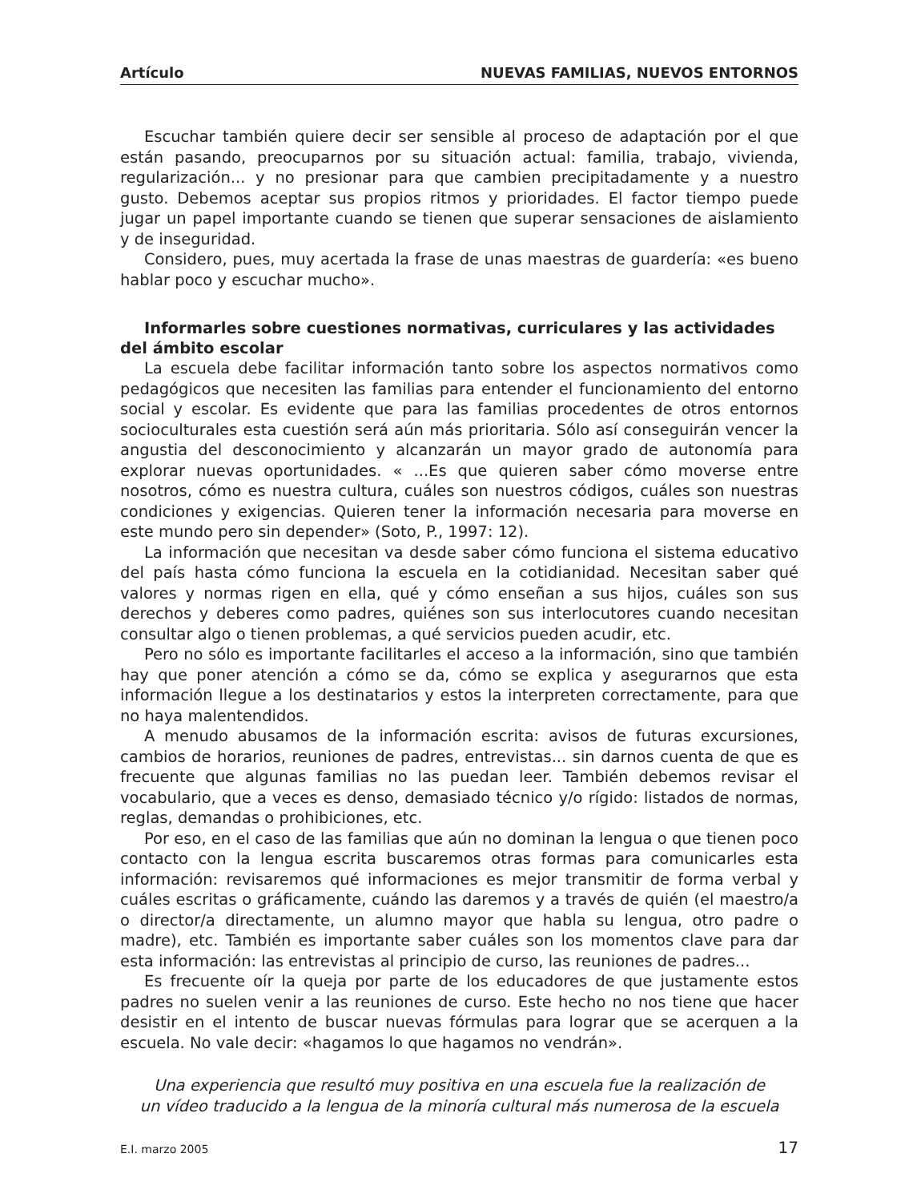Artículo NUEVAS FAMILIAS, NUEVOS ENTORNOS
Escuchar también quiere decir ser sensible al proceso de adaptación por el que están pasando, preocuparnos por su situación actual: familia, trabajo, vivienda, regularización... y no presionar para que cambien precipitadamente y a nuestro gusto. Debemos aceptar sus propios ritmos y prioridades. El factor tiempo puede jugar un papel importante cuando se tienen que superar sensaciones de aislamiento y de inseguridad.
Considero, pues, muy acertada la frase de unas maestras de guardería: «es bueno hablar poco y escuchar mucho».
Informarles sobre cuestiones normativas, curriculares y las actividades del ámbito escolar
La escuela debe facilitar información tanto sobre los aspectos normativos como pedagógicos que necesiten las familias para entender el funcionamiento del entorno social y escolar. Es evidente que para las familias procedentes de otros entornos socioculturales esta cuestión será aún más prioritaria. Sólo así conseguirán vencer la angustia del desconocimiento y alcanzarán un mayor grado de autonomía para explorar nuevas oportunidades. « ...Es que quieren saber cómo moverse entre nosotros, cómo es nuestra cultura, cuáles son nuestros códigos, cuáles son nuestras condiciones y exigencias. Quieren tener la información necesaria para moverse en este mundo pero sin depender» (Soto, P., 1997: 12).
La información que necesitan va desde saber cómo funciona el sistema educativo del país hasta cómo funciona la escuela en la cotidianidad. Necesitan saber qué valores y normas rigen en ella, qué y cómo enseñan a sus hijos, cuáles son sus derechos y deberes como padres, quiénes son sus interlocutores cuando necesitan consultar algo o tienen problemas, a qué servicios pueden acudir, etc.
Pero no sólo es importante facilitarles el acceso a la información, sino que también hay que poner atención a cómo se da, cómo se explica y asegurarnos que esta información llegue a los destinatarios y estos la interpreten correctamente, para que no haya malentendidos.
A menudo abusamos de la información escrita: avisos de futuras excursiones, cambios de horarios, reuniones de padres, entrevistas... sin darnos cuenta de que es frecuente que algunas familias no las puedan leer. También debemos revisar el vocabulario, que a veces es denso, demasiado técnico y/o rígido: listados de normas, reglas, demandas o prohibiciones, etc.
Por eso, en el caso de las familias que aún no dominan la lengua o que tienen poco contacto con la lengua escrita buscaremos otras formas para comunicarles esta información: revisaremos qué informaciones es mejor transmitir de forma verbal y cuáles escritas o gráficamente, cuándo las daremos y a través de quién (el maestro/a o director/a directamente, un alumno mayor que habla su lengua, otro padre o madre), etc. También es importante saber cuáles son los momentos clave para dar esta información: las entrevistas al principio de curso, las reuniones de padres...
Es frecuente oír la queja por parte de los educadores de que justamente estos padres no suelen venir a las reuniones de curso. Este hecho no nos tiene que hacer desistir en el intento de buscar nuevas fórmulas para lograr que se acerquen a la escuela. No vale decir: «hagamos lo que hagamos no vendrán».
Una experiencia que resultó muy positiva en una escuela fue la realización de
un vídeo traducido a la lengua de la minoría cultural más numerosa de la escuela
E.I. marzo 2005 17